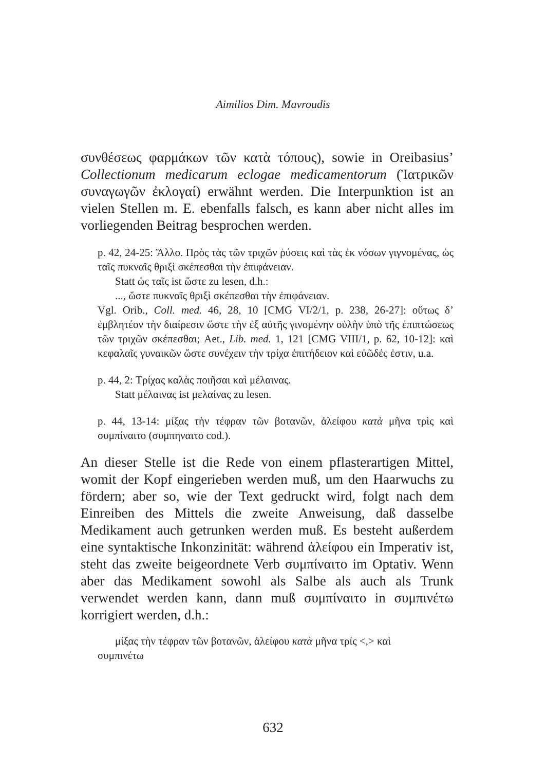Aimilios Dim. Mavroudis
συνθέσεως φαρμάκων τῶν κατὰ τόπους), sowie in Oreibasius’ Collectionum medicarum eclogae medicamentorum (Ἰατρικῶν συναγωγῶν ἐκλογαί) erwähnt werden. Die Interpunktion ist an vielen Stellen m. E. ebenfalls falsch, es kann aber nicht alles im vorliegenden Beitrag besprochen werden.
p. 42, 24-25: Ἄλλο. Πρὸς τὰς τῶν τριχῶν ῥύσεις καὶ τὰς ἐκ νόσων γιγνομένας, ὡς ταῖς πυκναῖς θριξὶ σκέπεσθαι τὴν ἐπιφάνειαν.
Statt ὡς ταῖς ist ὥστε zu lesen, d.h.:
..., ὥστε πυκναῖς θριξὶ σκέπεσθαι τὴν ἐπιφάνειαν.
Vgl. Orib., Coll. med. 46, 28, 10 [CMG VI/2/1, p. 238, 26-27]: οὕτως δ’ ἐμβλητέον τὴν διαίρεσιν ὥστε τὴν ἐξ αὐτῆς γινομένην οὐλὴν ὑπὸ τῆς ἐπιπτώσεως τῶν τριχῶν σκέπεσθαι; Aet., Lib. med. 1, 121 [CMG VIII/1, p. 62, 10-12]: καὶ κεφαλαῖς γυναικῶν ὥστε συνέχειν τὴν τρίχα ἐπιτήδειον καὶ εὐῶδές ἐστιν, u.a.
p. 44, 2: Τρίχας καλὰς ποιῆσαι καὶ μέλαινας.
Statt μέλαινας ist μελαίνας zu lesen.
p. 44, 13-14: μίξας τὴν τέφραν τῶν βοτανῶν, ἀλείφου κατὰ μῆνα τρὶς καὶ συμπίναιτο (συμπηναιτο cod.).
An dieser Stelle ist die Rede von einem pflasterartigen Mittel, womit der Kopf eingerieben werden muß, um den Haarwuchs zu fördern; aber so, wie der Text gedruckt wird, folgt nach dem Einreiben des Mittels die zweite Anweisung, daß dasselbe Medikament auch getrunken werden muß. Es besteht außerdem eine syntaktische Inkonzinität: während ἀλείφου ein Imperativ ist, steht das zweite beigeordnete Verb συμπίναιτο im Optativ. Wenn aber das Medikament sowohl als Salbe als auch als Trunk verwendet werden kann, dann muß συμπίναιτο in συμπινέτω korrigiert werden, d.h.:
μίξας τὴν τέφραν τῶν βοτανῶν, ἀλείφου κατὰ μῆνα τρίς <,> καὶ
συμπινέτω
632